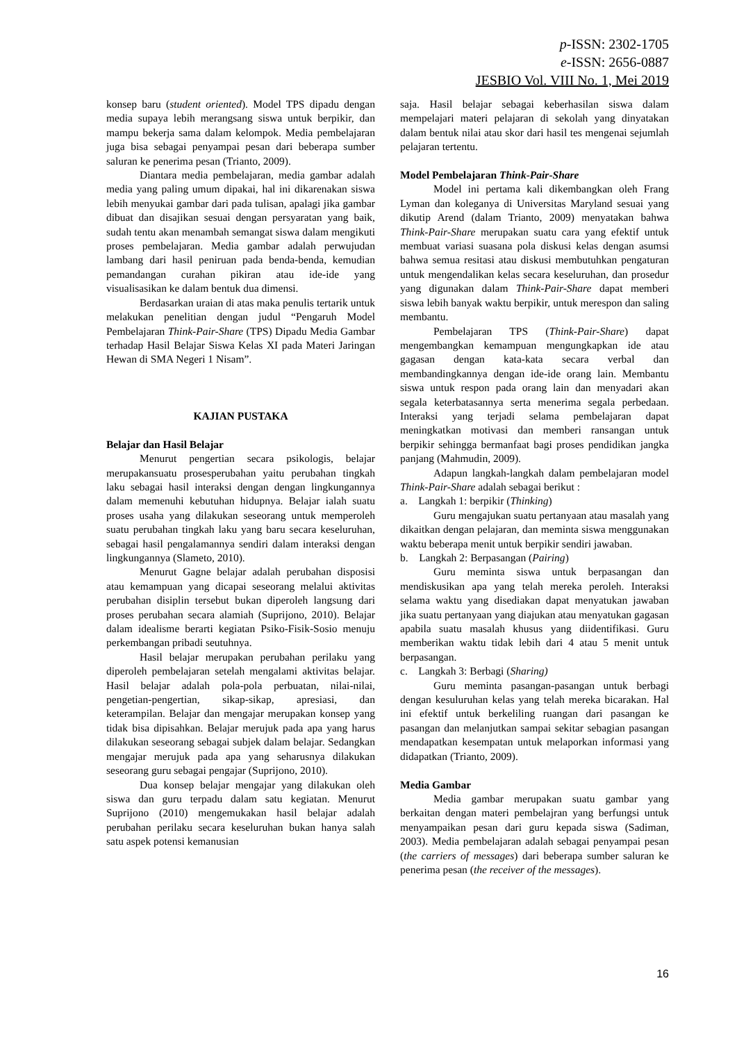p-ISSN: 2302-1705
e-ISSN: 2656-0887
JESBIO Vol. VIII No. 1, Mei 2019
konsep baru (student oriented). Model TPS dipadu dengan media supaya lebih merangsang siswa untuk berpikir, dan mampu bekerja sama dalam kelompok. Media pembelajaran juga bisa sebagai penyampai pesan dari beberapa sumber saluran ke penerima pesan (Trianto, 2009).
Diantara media pembelajaran, media gambar adalah media yang paling umum dipakai, hal ini dikarenakan siswa lebih menyukai gambar dari pada tulisan, apalagi jika gambar dibuat dan disajikan sesuai dengan persyaratan yang baik, sudah tentu akan menambah semangat siswa dalam mengikuti proses pembelajaran. Media gambar adalah perwujudan lambang dari hasil peniruan pada benda-benda, kemudian pemandangan curahan pikiran atau ide-ide yang visualisasikan ke dalam bentuk dua dimensi.
Berdasarkan uraian di atas maka penulis tertarik untuk melakukan penelitian dengan judul “Pengaruh Model Pembelajaran Think-Pair-Share (TPS) Dipadu Media Gambar terhadap Hasil Belajar Siswa Kelas XI pada Materi Jaringan Hewan di SMA Negeri 1 Nisam”.
KAJIAN PUSTAKA
Belajar dan Hasil Belajar
Menurut pengertian secara psikologis, belajar merupakansuatu prosesperubahan yaitu perubahan tingkah laku sebagai hasil interaksi dengan dengan lingkungannya dalam memenuhi kebutuhan hidupnya. Belajar ialah suatu proses usaha yang dilakukan seseorang untuk memperoleh suatu perubahan tingkah laku yang baru secara keseluruhan, sebagai hasil pengalamannya sendiri dalam interaksi dengan lingkungannya (Slameto, 2010).
Menurut Gagne belajar adalah perubahan disposisi atau kemampuan yang dicapai seseorang melalui aktivitas perubahan disiplin tersebut bukan diperoleh langsung dari proses perubahan secara alamiah (Suprijono, 2010). Belajar dalam idealisme berarti kegiatan Psiko-Fisik-Sosio menuju perkembangan pribadi seutuhnya.
Hasil belajar merupakan perubahan perilaku yang diperoleh pembelajaran setelah mengalami aktivitas belajar. Hasil belajar adalah pola-pola perbuatan, nilai-nilai, pengetian-pengertian, sikap-sikap, apresiasi, dan keterampilan. Belajar dan mengajar merupakan konsep yang tidak bisa dipisahkan. Belajar merujuk pada apa yang harus dilakukan seseorang sebagai subjek dalam belajar. Sedangkan mengajar merujuk pada apa yang seharusnya dilakukan seseorang guru sebagai pengajar (Suprijono, 2010).
Dua konsep belajar mengajar yang dilakukan oleh siswa dan guru terpadu dalam satu kegiatan. Menurut Suprijono (2010) mengemukakan hasil belajar adalah perubahan perilaku secara keseluruhan bukan hanya salah satu aspek potensi kemanusian
saja. Hasil belajar sebagai keberhasilan siswa dalam mempelajari materi pelajaran di sekolah yang dinyatakan dalam bentuk nilai atau skor dari hasil tes mengenai sejumlah pelajaran tertentu.
Model Pembelajaran Think-Pair-Share
Model ini pertama kali dikembangkan oleh Frang Lyman dan koleganya di Universitas Maryland sesuai yang dikutip Arend (dalam Trianto, 2009) menyatakan bahwa Think-Pair-Share merupakan suatu cara yang efektif untuk membuat variasi suasana pola diskusi kelas dengan asumsi bahwa semua resitasi atau diskusi membutuhkan pengaturan untuk mengendalikan kelas secara keseluruhan, dan prosedur yang digunakan dalam Think-Pair-Share dapat memberi siswa lebih banyak waktu berpikir, untuk merespon dan saling membantu.
Pembelajaran TPS (Think-Pair-Share) dapat mengembangkan kemampuan mengungkapkan ide atau gagasan dengan kata-kata secara verbal dan membandingkannya dengan ide-ide orang lain. Membantu siswa untuk respon pada orang lain dan menyadari akan segala keterbatasannya serta menerima segala perbedaan. Interaksi yang terjadi selama pembelajaran dapat meningkatkan motivasi dan memberi ransangan untuk berpikir sehingga bermanfaat bagi proses pendidikan jangka panjang (Mahmudin, 2009).
Adapun langkah-langkah dalam pembelajaran model Think-Pair-Share adalah sebagai berikut :
a. Langkah 1: berpikir (Thinking)
Guru mengajukan suatu pertanyaan atau masalah yang dikaitkan dengan pelajaran, dan meminta siswa menggunakan waktu beberapa menit untuk berpikir sendiri jawaban.
b. Langkah 2: Berpasangan (Pairing)
Guru meminta siswa untuk berpasangan dan mendiskusikan apa yang telah mereka peroleh. Interaksi selama waktu yang disediakan dapat menyatukan jawaban jika suatu pertanyaan yang diajukan atau menyatukan gagasan apabila suatu masalah khusus yang diidentifikasi. Guru memberikan waktu tidak lebih dari 4 atau 5 menit untuk berpasangan.
c. Langkah 3: Berbagi (Sharing)
Guru meminta pasangan-pasangan untuk berbagi dengan kesuluruhan kelas yang telah mereka bicarakan. Hal ini efektif untuk berkeliling ruangan dari pasangan ke pasangan dan melanjutkan sampai sekitar sebagian pasangan mendapatkan kesempatan untuk melaporkan informasi yang didapatkan (Trianto, 2009).
Media Gambar
Media gambar merupakan suatu gambar yang berkaitan dengan materi pembelajran yang berfungsi untuk menyampaikan pesan dari guru kepada siswa (Sadiman, 2003). Media pembelajaran adalah sebagai penyampai pesan (the carriers of messages) dari beberapa sumber saluran ke penerima pesan (the receiver of the messages).
16